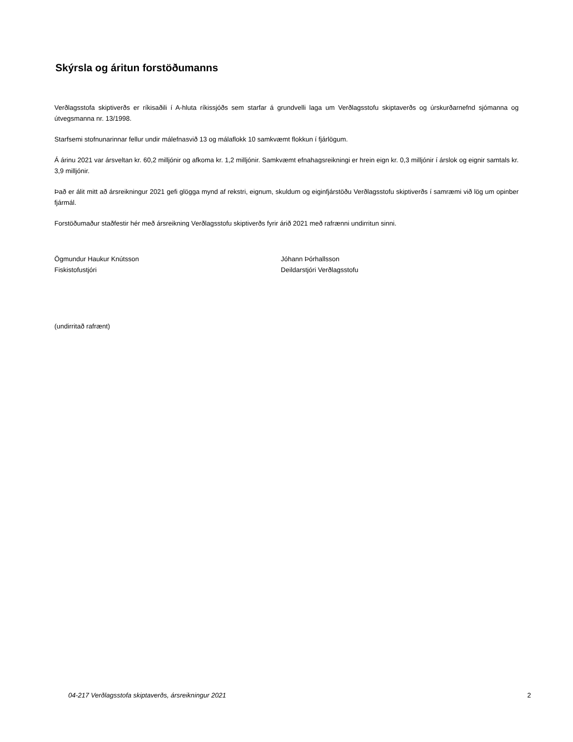Skýrsla og áritun forstöðumanns
Verðlagsstofa skiptiverðs er ríkisaðili í A-hluta ríkissjóðs sem starfar á grundvelli laga um Verðlagsstofu skiptaverðs og úrskurðarnefnd sjómanna og útvegsmanna nr. 13/1998.
Starfsemi stofnunarinnar fellur undir málefnasvið 13 og málaflokk 10 samkvæmt flokkun í fjárlögum.
Á árinu 2021 var ársveltan kr. 60,2 milljónir og afkoma kr. 1,2 milljónir. Samkvæmt efnahagsreikningi er hrein eign kr. 0,3 milljónir í árslok og eignir samtals kr. 3,9 milljónir.
Það er álit mitt að ársreikningur 2021 gefi glögga mynd af rekstri, eignum, skuldum og eiginfjárstöðu Verðlagsstofu skiptiverðs í samræmi við lög um opinber fjármál.
Forstöðumaður staðfestir hér með ársreikning Verðlagsstofu skiptiverðs fyrir árið 2021 með rafrænni undirritun sinni.
Ögmundur Haukur Knútsson
Fiskistofustjóri
Jóhann Þórhallsson
Deildarstjóri Verðlagsstofu
(undirritað rafrænt)
04-217 Verðlagsstofa skiptaverðs, ársreikningur 2021 2